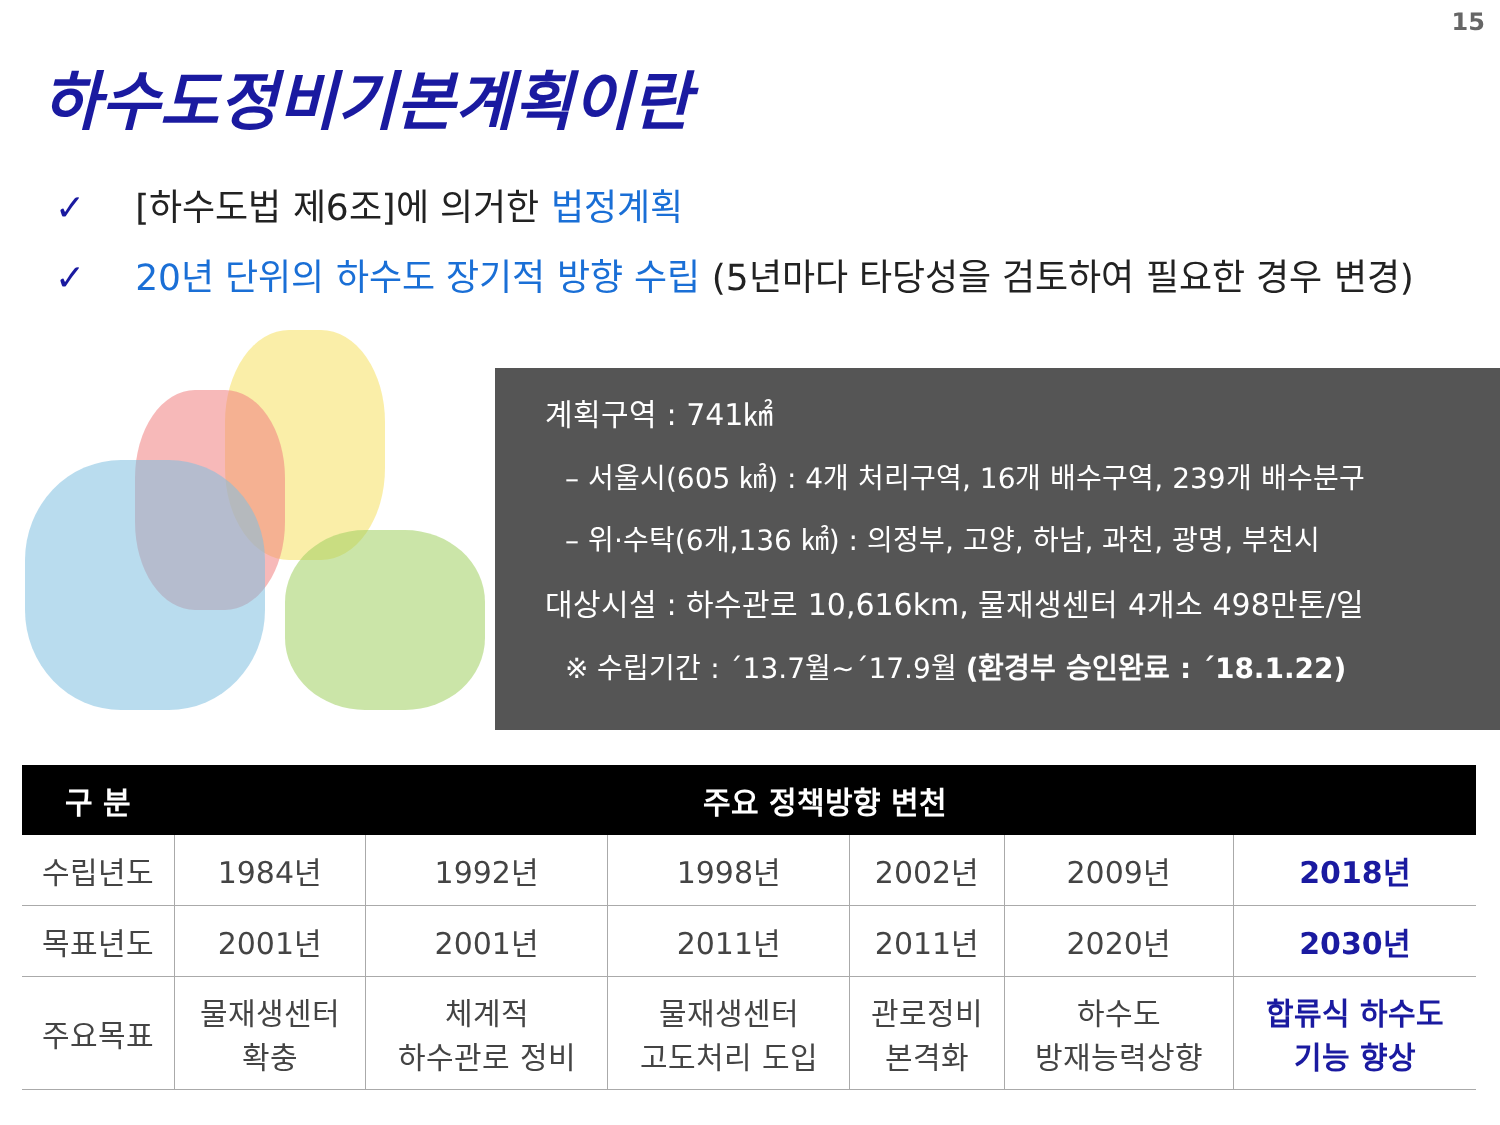15
하수도정비기본계획이란
✓ [하수도법 제6조]에 의거한 법정계획
✓ 20년 단위의 하수도 장기적 방향 수립 (5년마다 타당성을 검토하여 필요한 경우 변경)
계획구역 : 741㎢
– 서울시(605 ㎢) : 4개 처리구역, 16개 배수구역, 239개 배수분구
– 위·수탁(6개,136 ㎢) : 의정부, 고양, 하남, 과천, 광명, 부천시
대상시설 : 하수관로 10,616km, 물재생센터 4개소 498만톤/일
※ 수립기간 : ´13.7월~´17.9월 (환경부 승인완료 : ´18.1.22)
| 구 분 | 주요 정책방향 변천 | | | | | |
| --- | --- | --- | --- | --- | --- | --- |
| 수립년도 | 1984년 | 1992년 | 1998년 | 2002년 | 2009년 | 2018년 |
| 목표년도 | 2001년 | 2001년 | 2011년 | 2011년 | 2020년 | 2030년 |
| 주요목표 | 물재생센터 확충 | 체계적 하수관로 정비 | 물재생센터 고도처리 도입 | 관로정비 본격화 | 하수도 방재능력상향 | 합류식 하수도 기능 향상 |